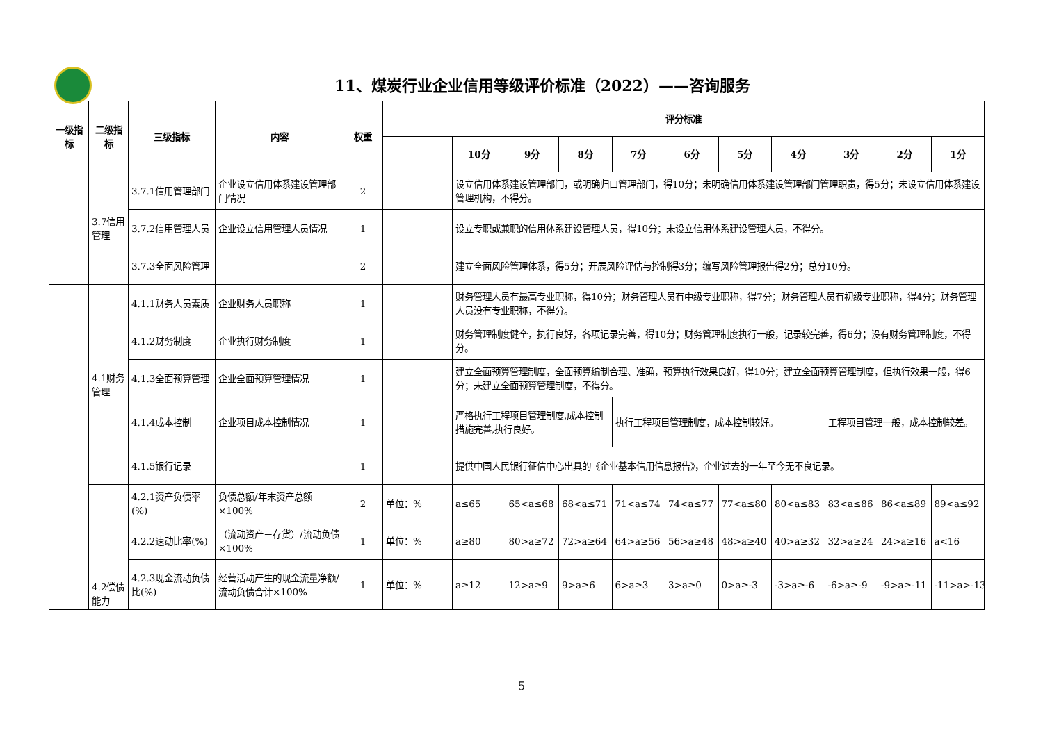11、煤炭行业企业信用等级评价标准（2022）——咨询服务
| 一级指标 | 二级指标 | 三级指标 | 内容 | 权重 | 评分标准 | | | | | | | | | | |
| --- | --- | --- | --- | --- | --- | --- | --- | --- | --- | --- | --- | --- | --- | --- | --- |
| | | | | | | 10分 | 9分 | 8分 | 7分 | 6分 | 5分 | 4分 | 3分 | 2分 | 1分 |
| | 3.7信用管理 | 3.7.1信用管理部门 | 企业设立信用体系建设管理部门情况 | 2 | | 设立信用体系建设管理部门，或明确归口管理部门，得10分；未明确信用体系建设管理部门管理职责，得5分；未设立信用体系建设管理机构，不得分。 | | | | | | | | | |
| | | 3.7.2信用管理人员 | 企业设立信用管理人员情况 | 1 | | 设立专职或兼职的信用体系建设管理人员，得10分；未设立信用体系建设管理人员，不得分。 | | | | | | | | | |
| | | 3.7.3全面风险管理 | | 2 | | 建立全面风险管理体系，得5分；开展风险评估与控制得3分；编写风险管理报告得2分；总分10分。 | | | | | | | | | |
| | 4.1财务管理 | 4.1.1财务人员素质 | 企业财务人员职称 | 1 | | 财务管理人员有最高专业职称，得10分；财务管理人员有中级专业职称，得7分；财务管理人员有初级专业职称，得4分；财务管理人员没有专业职称，不得分。 | | | | | | | | | |
| | | 4.1.2财务制度 | 企业执行财务制度 | 1 | | 财务管理制度健全，执行良好，各项记录完善，得10分；财务管理制度执行一般，记录较完善，得6分；没有财务管理制度，不得分。 | | | | | | | | | |
| | | 4.1.3全面预算管理 | 企业全面预算管理情况 | 1 | | 建立全面预算管理制度，全面预算编制合理、准确，预算执行效果良好，得10分；建立全面预算管理制度，但执行效果一般，得6分；未建立全面预算管理制度，不得分。 | | | | | | | | | |
| | | 4.1.4成本控制 | 企业项目成本控制情况 | 1 | | 严格执行工程项目管理制度,成本控制措施完善,执行良好。 | | | 执行工程项目管理制度，成本控制较好。 | | | | 工程项目管理一般，成本控制较差。 | | |
| | | 4.1.5银行记录 | | 1 | | 提供中国人民银行征信中心出具的《企业基本信用信息报告》，企业过去的一年至今无不良记录。 | | | | | | | | | |
| | 4.2偿债能力 | 4.2.1资产负债率(%) | 负债总额/年末资产总额×100% | 2 | 单位：% | a≤65 | 65<a≤68 | 68<a≤71 | 71<a≤74 | 74<a≤77 | 77<a≤80 | 80<a≤83 | 83<a≤86 | 86<a≤89 | 89<a≤92 |
| | | 4.2.2速动比率(%) | （流动资产－存货）/流动负债×100% | 1 | 单位：% | a≥80 | 80>a≥72 | 72>a≥64 | 64>a≥56 | 56>a≥48 | 48>a≥40 | 40>a≥32 | 32>a≥24 | 24>a≥16 | a<16 |
| | | 4.2.3现金流动负债比(%) | 经营活动产生的现金流量净额/流动负债合计×100% | 1 | 单位：% | a≥12 | 12>a≥9 | 9>a≥6 | 6>a≥3 | 3>a≥0 | 0>a≥-3 | -3>a≥-6 | -6>a≥-9 | -9>a≥-11 | -11>a>-13 |
5